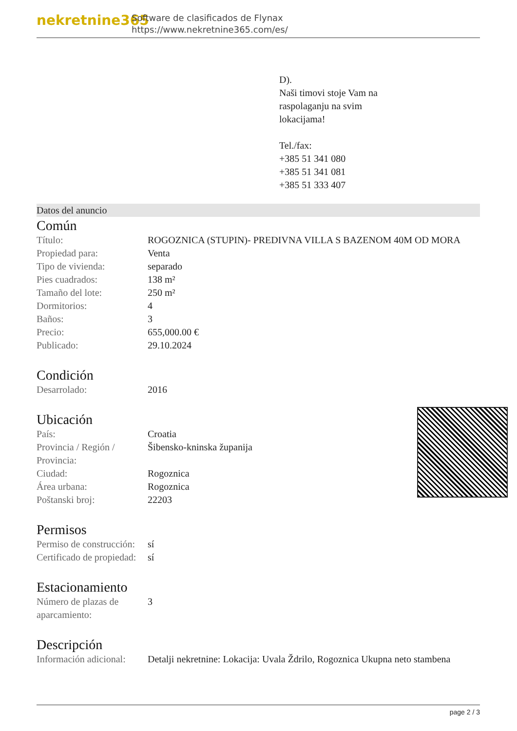nekretnine365
Software de clasificados de Flynax
https://www.nekretnine365.com/es/
D).
Naši timovi stoje Vam na
raspolaganju na svim
lokacijama!
Tel./fax:
+385 51 341 080
+385 51 341 081
+385 51 333 407
Datos del anuncio
Común
| Título: | ROGOZNICA (STUPIN)- PREDIVNA VILLA S BAZENOM 40M OD MORA |
| Propiedad para: | Venta |
| Tipo de vivienda: | separado |
| Pies cuadrados: | 138 m² |
| Tamaño del lote: | 250 m² |
| Dormitorios: | 4 |
| Baños: | 3 |
| Precio: | 655,000.00 € |
| Publicado: | 29.10.2024 |
Condición
| Desarrolado: | 2016 |
Ubicación
| País: | Croatia |
| Provincia / Región / Provincia: | Šibensko-kninska županija |
| Ciudad: | Rogoznica |
| Área urbana: | Rogoznica |
| Poštanski broj: | 22203 |
Permisos
| Permiso de construcción: | sí |
| Certificado de propiedad: | sí |
Estacionamiento
| Número de plazas de aparcamiento: | 3 |
Descripción
| Información adicional: | Detalji nekretnine: Lokacija: Uvala Ždrilo, Rogoznica Ukupna neto stambena |
page 2 / 3